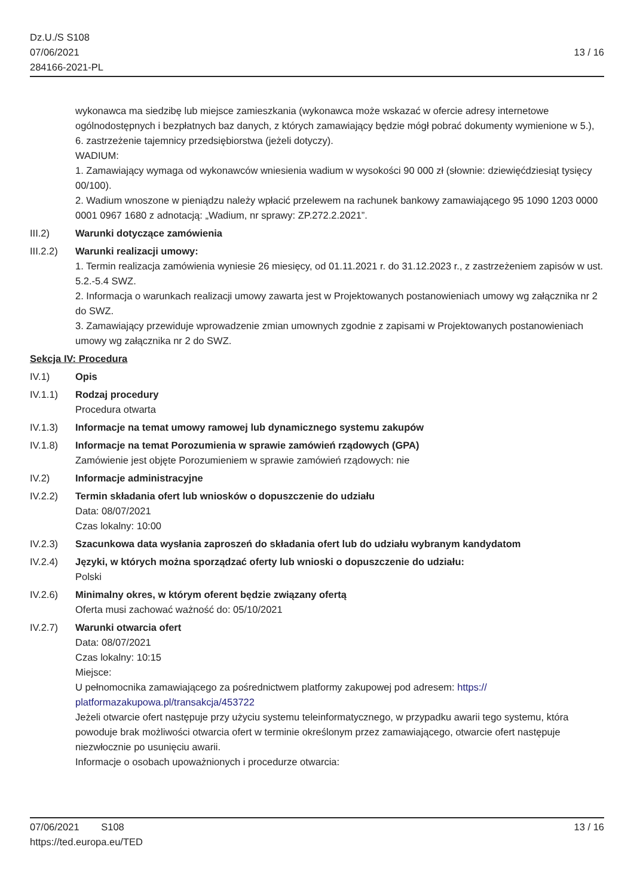Dz.U./S S108
07/06/2021
284166-2021-PL
13 / 16
wykonawca ma siedzibę lub miejsce zamieszkania (wykonawca może wskazać w ofercie adresy internetowe ogólnodostępnych i bezpłatnych baz danych, z których zamawiający będzie mógł pobrać dokumenty wymienione w 5.),
6. zastrzeżenie tajemnicy przedsiębiorstwa (jeżeli dotyczy).
WADIUM:
1. Zamawiający wymaga od wykonawców wniesienia wadium w wysokości 90 000 zł (słownie: dziewięćdziesiąt tysięcy 00/100).
2. Wadium wnoszone w pieniądzu należy wpłacić przelewem na rachunek bankowy zamawiającego 95 1090 1203 0000 0001 0967 1680 z adnotacją: „Wadium, nr sprawy: ZP.272.2.2021”.
III.2) Warunki dotyczące zamówienia
III.2.2)
Warunki realizacji umowy:
1. Termin realizacja zamówienia wyniesie 26 miesięcy, od 01.11.2021 r. do 31.12.2023 r., z zastrzeżeniem zapisów w ust. 5.2.-5.4 SWZ.
2. Informacja o warunkach realizacji umowy zawarta jest w Projektowanych postanowieniach umowy wg załącznika nr 2 do SWZ.
3. Zamawiający przewiduje wprowadzenie zmian umownych zgodnie z zapisami w Projektowanych postanowieniach umowy wg załącznika nr 2 do SWZ.
Sekcja IV: Procedura
IV.1) Opis
IV.1.1) Rodzaj procedury
Procedura otwarta
IV.1.3) Informacje na temat umowy ramowej lub dynamicznego systemu zakupów
IV.1.8) Informacje na temat Porozumienia w sprawie zamówień rządowych (GPA)
Zamówienie jest objęte Porozumieniem w sprawie zamówień rządowych: nie
IV.2) Informacje administracyjne
IV.2.2) Termin składania ofert lub wniosków o dopuszczenie do udziału
Data: 08/07/2021
Czas lokalny: 10:00
IV.2.3) Szacunkowa data wysłania zaproszeń do składania ofert lub do udziału wybranym kandydatom
IV.2.4) Języki, w których można sporządzać oferty lub wnioski o dopuszczenie do udziału:
Polski
IV.2.6) Minimalny okres, w którym oferent będzie związany ofertą
Oferta musi zachować ważność do: 05/10/2021
IV.2.7) Warunki otwarcia ofert
Data: 08/07/2021
Czas lokalny: 10:15
Miejsce:
U pełnomocnika zamawiającego za pośrednictwem platformy zakupowej pod adresem: https://
platformazakupowa.pl/transakcja/453722
Jeżeli otwarcie ofert następuje przy użyciu systemu teleinformatycznego, w przypadku awarii tego systemu, która powoduje brak możliwości otwarcia ofert w terminie określonym przez zamawiającego, otwarcie ofert następuje niezwłocznie po usunięciu awarii.
Informacje o osobach upoważnionych i procedurze otwarcia:
07/06/2021 S108
https://ted.europa.eu/TED
13 / 16